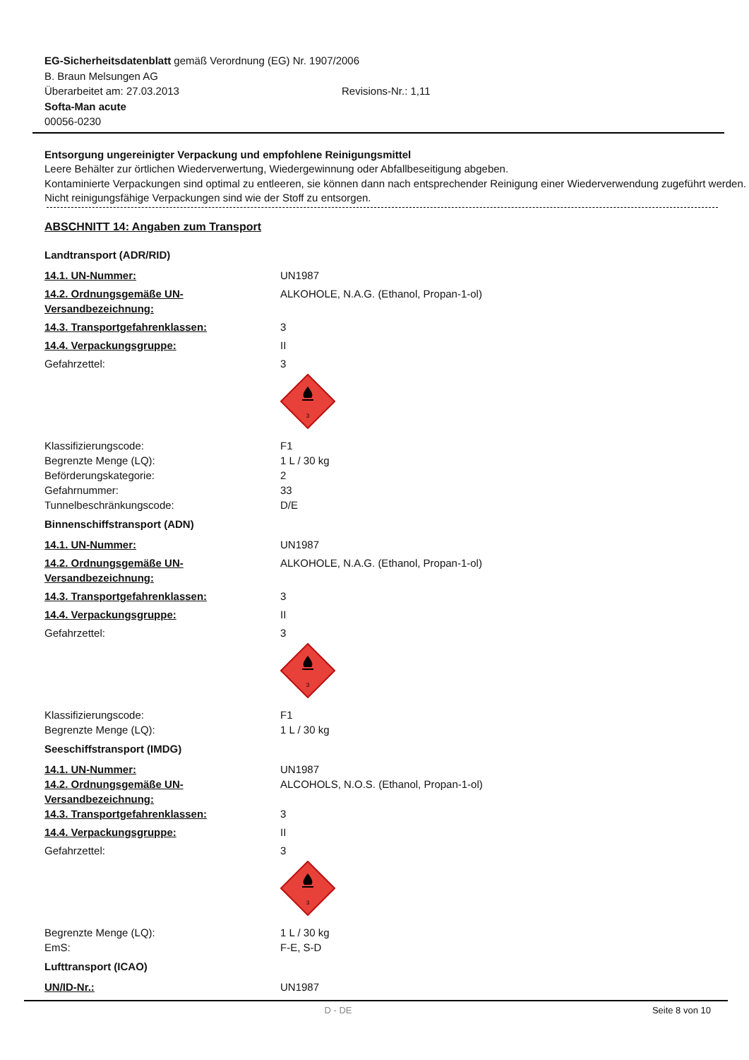EG-Sicherheitsdatenblatt gemäß Verordnung (EG) Nr. 1907/2006
B. Braun Melsungen AG
Überarbeitet am: 27.03.2013 Revisions-Nr.: 1,11
Softa-Man acute
00056-0230
Entsorgung ungereinigter Verpackung und empfohlene Reinigungsmittel
Leere Behälter zur örtlichen Wiederverwertung, Wiedergewinnung oder Abfallbeseitigung abgeben.
Kontaminierte Verpackungen sind optimal zu entleeren, sie können dann nach entsprechender Reinigung einer Wiederverwendung zugeführt werden.
Nicht reinigungsfähige Verpackungen sind wie der Stoff zu entsorgen.
ABSCHNITT 14: Angaben zum Transport
Landtransport (ADR/RID)
| 14.1. UN-Nummer: | UN1987 |
| 14.2. Ordnungsgemäße UN-Versandbezeichnung: | ALKOHOLE, N.A.G. (Ethanol, Propan-1-ol) |
| 14.3. Transportgefahrenklassen: | 3 |
| 14.4. Verpackungsgruppe: | II |
| Gefahrzettel: | 3 3 |
| Klassifizierungscode: | F1 |
| Begrenzte Menge (LQ): | 1 L / 30 kg |
| Beförderungskategorie: | 2 |
| Gefahrnummer: | 33 |
| Tunnelbeschränkungscode: | D/E |
Binnenschiffstransport (ADN)
| 14.1. UN-Nummer: | UN1987 |
| 14.2. Ordnungsgemäße UN-Versandbezeichnung: | ALKOHOLE, N.A.G. (Ethanol, Propan-1-ol) |
| 14.3. Transportgefahrenklassen: | 3 |
| 14.4. Verpackungsgruppe: | II |
| Gefahrzettel: | 3 3 |
| Klassifizierungscode: | F1 |
| Begrenzte Menge (LQ): | 1 L / 30 kg |
Seeschiffstransport (IMDG)
| 14.1. UN-Nummer: | UN1987 |
| 14.2. Ordnungsgemäße UN-Versandbezeichnung: | ALCOHOLS, N.O.S. (Ethanol, Propan-1-ol) |
| 14.3. Transportgefahrenklassen: | 3 |
| 14.4. Verpackungsgruppe: | II |
| Gefahrzettel: | 3 3 |
| Begrenzte Menge (LQ): | 1 L / 30 kg |
| EmS: | F-E, S-D |
Lufttransport (ICAO)
| UN/ID-Nr.: | UN1987 |
D - DE Seite 8 von 10